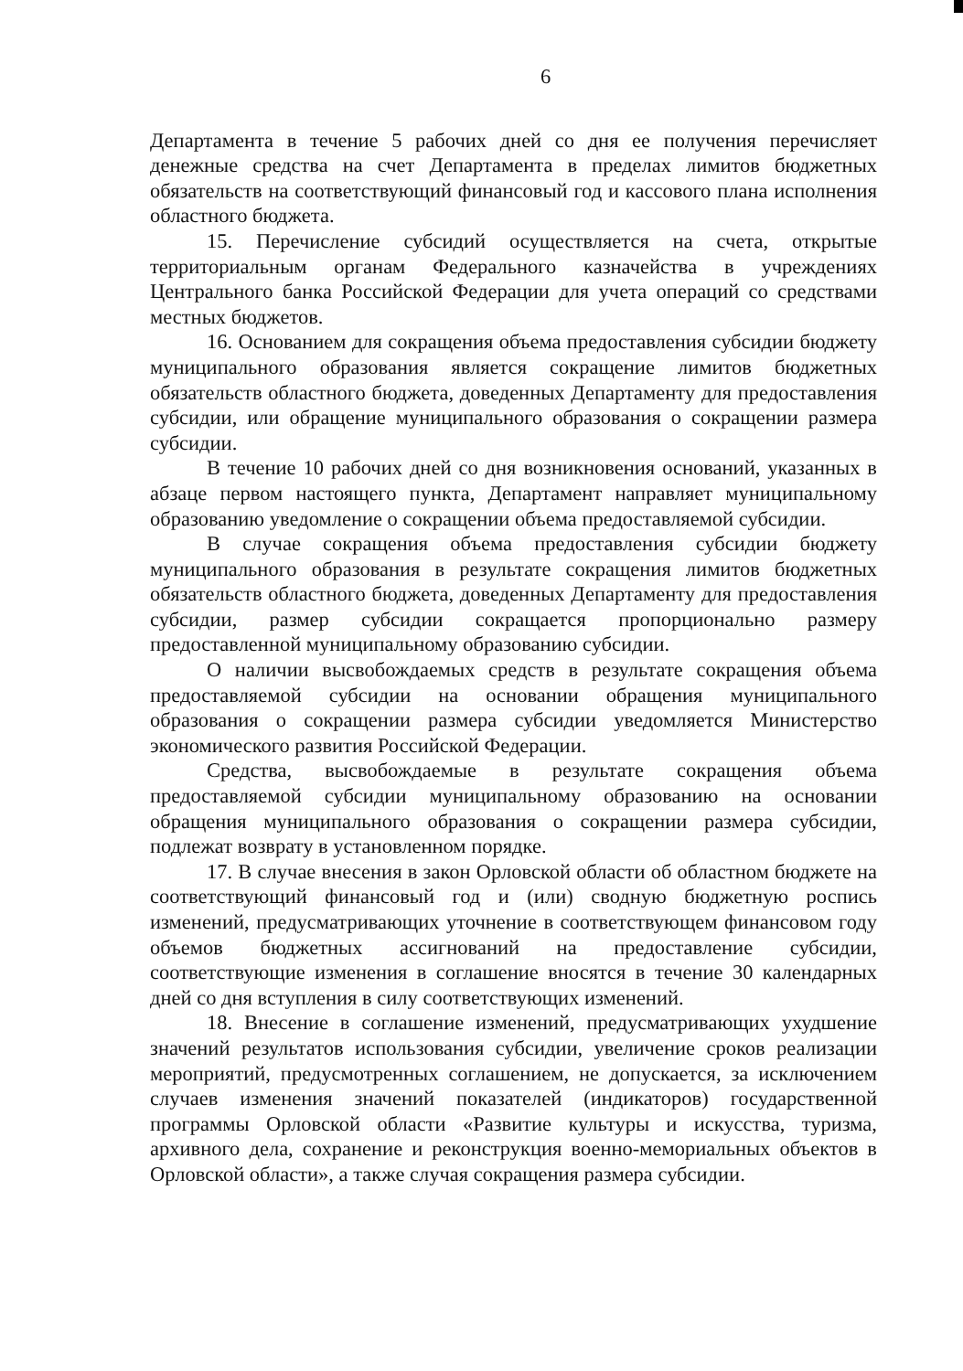6
Департамента в течение 5 рабочих дней со дня ее получения перечисляет денежные средства на счет Департамента в пределах лимитов бюджетных обязательств на соответствующий финансовый год и кассового плана исполнения областного бюджета.
15. Перечисление субсидий осуществляется на счета, открытые территориальным органам Федерального казначейства в учреждениях Центрального банка Российской Федерации для учета операций со средствами местных бюджетов.
16. Основанием для сокращения объема предоставления субсидии бюджету муниципального образования является сокращение лимитов бюджетных обязательств областного бюджета, доведенных Департаменту для предоставления субсидии, или обращение муниципального образования о сокращении размера субсидии.
В течение 10 рабочих дней со дня возникновения оснований, указанных в абзаце первом настоящего пункта, Департамент направляет муниципальному образованию уведомление о сокращении объема предоставляемой субсидии.
В случае сокращения объема предоставления субсидии бюджету муниципального образования в результате сокращения лимитов бюджетных обязательств областного бюджета, доведенных Департаменту для предоставления субсидии, размер субсидии сокращается пропорционально размеру предоставленной муниципальному образованию субсидии.
О наличии высвобождаемых средств в результате сокращения объема предоставляемой субсидии на основании обращения муниципального образования о сокращении размера субсидии уведомляется Министерство экономического развития Российской Федерации.
Средства, высвобождаемые в результате сокращения объема предоставляемой субсидии муниципальному образованию на основании обращения муниципального образования о сокращении размера субсидии, подлежат возврату в установленном порядке.
17. В случае внесения в закон Орловской области об областном бюджете на соответствующий финансовый год и (или) сводную бюджетную роспись изменений, предусматривающих уточнение в соответствующем финансовом году объемов бюджетных ассигнований на предоставление субсидии, соответствующие изменения в соглашение вносятся в течение 30 календарных дней со дня вступления в силу соответствующих изменений.
18. Внесение в соглашение изменений, предусматривающих ухудшение значений результатов использования субсидии, увеличение сроков реализации мероприятий, предусмотренных соглашением, не допускается, за исключением случаев изменения значений показателей (индикаторов) государственной программы Орловской области «Развитие культуры и искусства, туризма, архивного дела, сохранение и реконструкция военно-мемориальных объектов в Орловской области», а также случая сокращения размера субсидии.